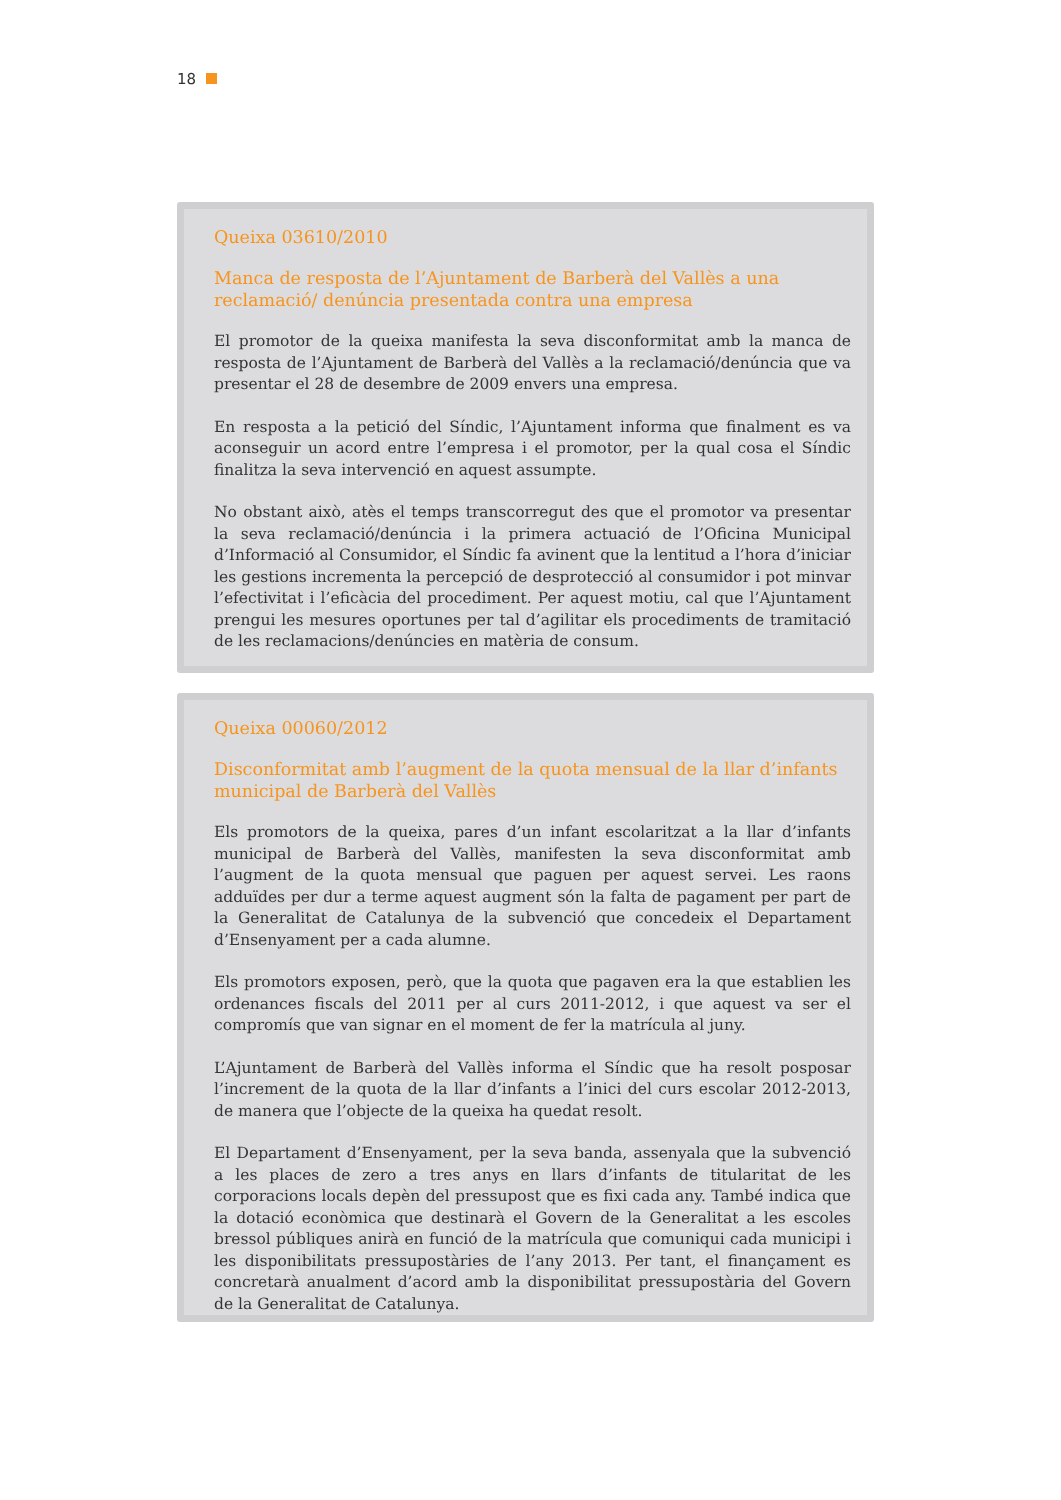18
Queixa 03610/2010
Manca de resposta de l’Ajuntament de Barberà del Vallès a una reclamació/ denúncia presentada contra una empresa
El promotor de la queixa manifesta la seva disconformitat amb la manca de resposta de l’Ajuntament de Barberà del Vallès a la reclamació/denúncia que va presentar el 28 de desembre de 2009 envers una empresa.
En resposta a la petició del Síndic, l’Ajuntament informa que finalment es va aconseguir un acord entre l’empresa i el promotor, per la qual cosa el Síndic finalitza la seva intervenció en aquest assumpte.
No obstant això, atès el temps transcorregut des que el promotor va presentar la seva reclamació/denúncia i la primera actuació de l’Oficina Municipal d’Informació al Consumidor, el Síndic fa avinent que la lentitud a l’hora d’iniciar les gestions incrementa la percepció de desprotecció al consumidor i pot minvar l’efectivitat i l’eficàcia del procediment. Per aquest motiu, cal que l’Ajuntament prengui les mesures oportunes per tal d’agilitar els procediments de tramitació de les reclamacions/denúncies en matèria de consum.
Queixa 00060/2012
Disconformitat amb l’augment de la quota mensual de la llar d’infants municipal de Barberà del Vallès
Els promotors de la queixa, pares d’un infant escolaritzat a la llar d’infants municipal de Barberà del Vallès, manifesten la seva disconformitat amb l’augment de la quota mensual que paguen per aquest servei. Les raons adduïdes per dur a terme aquest augment són la falta de pagament per part de la Generalitat de Catalunya de la subvenció que concedeix el Departament d’Ensenyament per a cada alumne.
Els promotors exposen, però, que la quota que pagaven era la que establien les ordenances fiscals del 2011 per al curs 2011-2012, i que aquest va ser el compromís que van signar en el moment de fer la matrícula al juny.
L’Ajuntament de Barberà del Vallès informa el Síndic que ha resolt posposar l’increment de la quota de la llar d’infants a l’inici del curs escolar 2012-2013, de manera que l’objecte de la queixa ha quedat resolt.
El Departament d’Ensenyament, per la seva banda, assenyala que la subvenció a les places de zero a tres anys en llars d’infants de titularitat de les corporacions locals depèn del pressupost que es fixi cada any. També indica que la dotació econòmica que destinarà el Govern de la Generalitat a les escoles bressol públiques anirà en funció de la matrícula que comuniqui cada municipi i les disponibilitats pressupostàries de l’any 2013. Per tant, el finançament es concretarà anualment d’acord amb la disponibilitat pressupostària del Govern de la Generalitat de Catalunya.